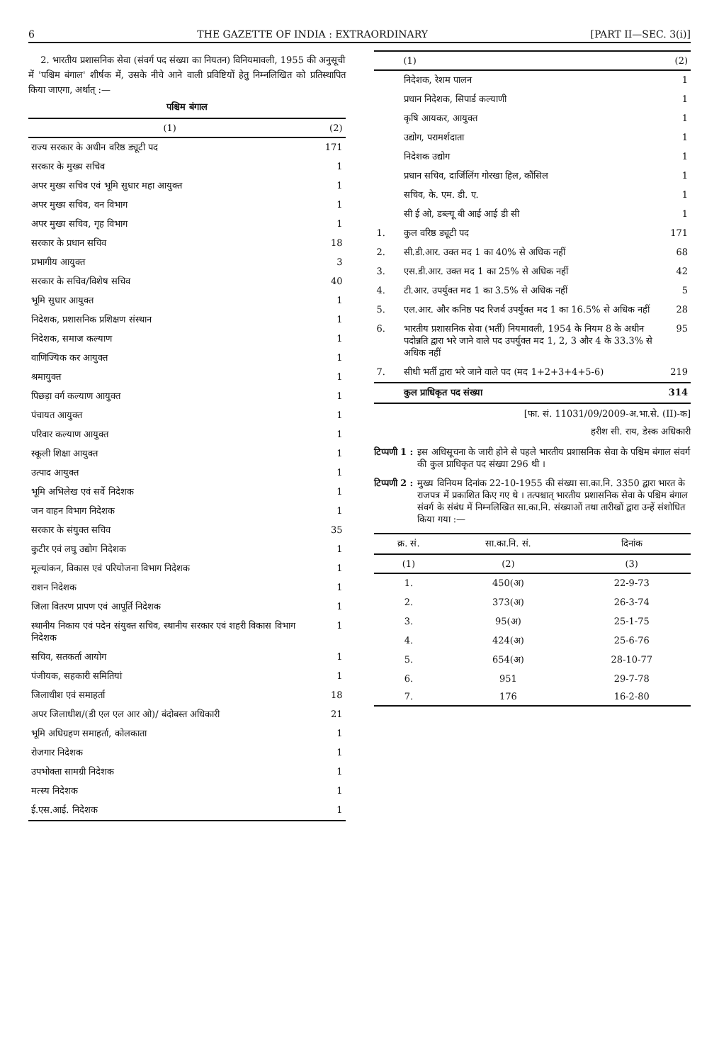6 THE GAZETTE OF INDIA : EXTRAORDINARY [PART II—SEC. 3(i)]
2. भारतीय प्रशासनिक सेवा (संवर्ग पद संख्या का नियतन) विनियमावली, 1955 की अनुसूची में 'पश्चिम बंगाल' शीर्षक में, उसके नीचे आने वाली प्रविष्टियों हेतु निम्नलिखित को प्रतिस्थापित किया जाएगा, अर्थात् :—
पश्चिम बंगाल
| (1) | (2) |
| --- | --- |
| राज्य सरकार के अधीन वरिष्ठ ड्यूटी पद | 171 |
| सरकार के मुख्य सचिव | 1 |
| अपर मुख्य सचिव एवं भूमि सुधार महा आयुक्त | 1 |
| अपर मुख्य सचिव, वन विभाग | 1 |
| अपर मुख्य सचिव, गृह विभाग | 1 |
| सरकार के प्रधान सचिव | 18 |
| प्रभागीय आयुक्त | 3 |
| सरकार के सचिव/विशेष सचिव | 40 |
| भूमि सुधार आयुक्त | 1 |
| निदेशक, प्रशासनिक प्रशिक्षण संस्थान | 1 |
| निदेशक, समाज कल्याण | 1 |
| वाणिज्यिक कर आयुक्त | 1 |
| श्रमायुक्त | 1 |
| पिछड़ा वर्ग कल्याण आयुक्त | 1 |
| पंचायत आयुक्त | 1 |
| परिवार कल्याण आयुक्त | 1 |
| स्कूली शिक्षा आयुक्त | 1 |
| उत्पाद आयुक्त | 1 |
| भूमि अभिलेख एवं सर्वे निदेशक | 1 |
| जन वाहन विभाग निदेशक | 1 |
| सरकार के संयुक्त सचिव | 35 |
| कुटीर एवं लघु उद्योग निदेशक | 1 |
| मूल्यांकन, विकास एवं परियोजना विभाग निदेशक | 1 |
| राशन निदेशक | 1 |
| जिला वितरण प्रापण एवं आपूर्ति निदेशक | 1 |
| स्थानीय निकाय एवं पदेन संयुक्त सचिव, स्थानीय सरकार एवं शहरी विकास विभाग निदेशक | 1 |
| सचिव, सतकर्ता आयोग | 1 |
| पंजीयक, सहकारी समितियां | 1 |
| जिलाधीश एवं समाहर्ता | 18 |
| अपर जिलाधीश/(डी एल एल आर ओ)/ बंदोबस्त अधिकारी | 21 |
| भूमि अधिग्रहण समाहर्ता, कोलकाता | 1 |
| रोजगार निदेशक | 1 |
| उपभोक्ता सामग्री निदेशक | 1 |
| मत्स्य निदेशक | 1 |
| ई.एस.आई. निदेशक | 1 |
| | (1) | (2) |
| --- | --- | --- |
| | निदेशक, रेशम पालन | 1 |
| | प्रधान निदेशक, सिपार्ड कल्याणी | 1 |
| | कृषि आयकर, आयुक्त | 1 |
| | उद्योग, परामर्शदाता | 1 |
| | निदेशक उद्योग | 1 |
| | प्रधान सचिव, दार्जिलिंग गोरखा हिल, कौंसिल | 1 |
| | सचिव, के. एम. डी. ए. | 1 |
| | सी ई ओ, डब्ल्यू बी आई आई डी सी | 1 |
| 1. | कुल वरिष्ठ ड्यूटी पद | 171 |
| 2. | सी.डी.आर. उक्त मद 1 का 40% से अधिक नहीं | 68 |
| 3. | एस.डी.आर. उक्त मद 1 का 25% से अधिक नहीं | 42 |
| 4. | टी.आर. उपर्युक्त मद 1 का 3.5% से अधिक नहीं | 5 |
| 5. | एल.आर. और कनिष्ठ पद रिजर्व उपर्युक्त मद 1 का 16.5% से अधिक नहीं | 28 |
| 6. | भारतीय प्रशासनिक सेवा (भर्ती) नियमावली, 1954 के नियम 8 के अधीन पदोन्नति द्वारा भरे जाने वाले पद उपर्युक्त मद 1, 2, 3 और 4 के 33.3% से अधिक नहीं | 95 |
| 7. | सीधी भर्ती द्वारा भरे जाने वाले पद (मद 1+2+3+4+5-6) | 219 |
| | कुल प्राधिकृत पद संख्या | 314 |
[फा. सं. 11031/09/2009-अ.भा.से. (II)-क]
हरीश सी. राय, डेस्क अधिकारी
टिप्पणी 1 : इस अधिसूचना के जारी होने से पहले भारतीय प्रशासनिक सेवा के पश्चिम बंगाल संवर्ग की कुल प्राधिकृत पद संख्या 296 थी ।
टिप्पणी 2 : मुख्य विनियम दिनांक 22-10-1955 की संख्या सा.का.नि. 3350 द्वारा भारत के राजपत्र में प्रकाशित किए गए थे । तत्पश्चात् भारतीय प्रशासनिक सेवा के पश्चिम बंगाल संवर्ग के संबंध में निम्नलिखित सा.का.नि. संख्याओं तथा तारीखों द्वारा उन्हें संशोधित किया गया :—
| क्र. सं. | सा.का.नि. सं. | दिनांक |
| --- | --- | --- |
| (1) | (2) | (3) |
| 1. | 450(अ) | 22-9-73 |
| 2. | 373(अ) | 26-3-74 |
| 3. | 95(अ) | 25-1-75 |
| 4. | 424(अ) | 25-6-76 |
| 5. | 654(अ) | 28-10-77 |
| 6. | 951 | 29-7-78 |
| 7. | 176 | 16-2-80 |